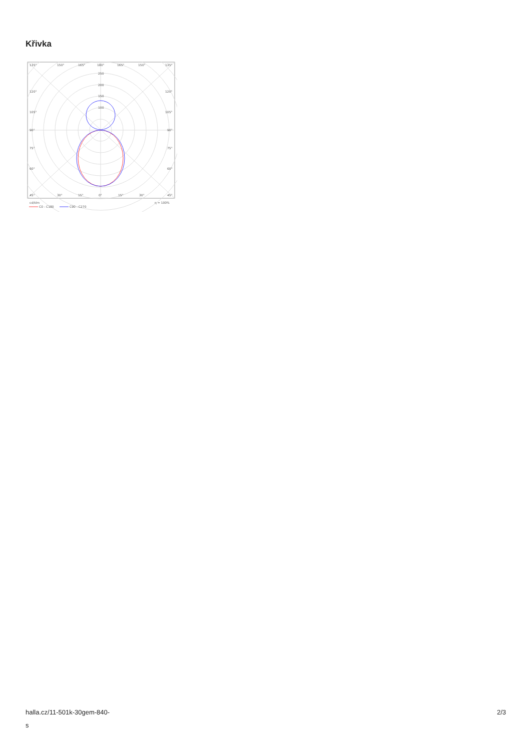Křivka
135°
150°
165°
180°
165°
150°
135°
250
200
150
100
120°
120°
105°
105°
90°
90°
75°
75°
60°
60°
45°
30°
15°
0°
15°
30°
45°
cd/klm
η = 100%
C0 - C180
C90 - C270
halla.cz/11-501k-30gem-840-
s
2/3